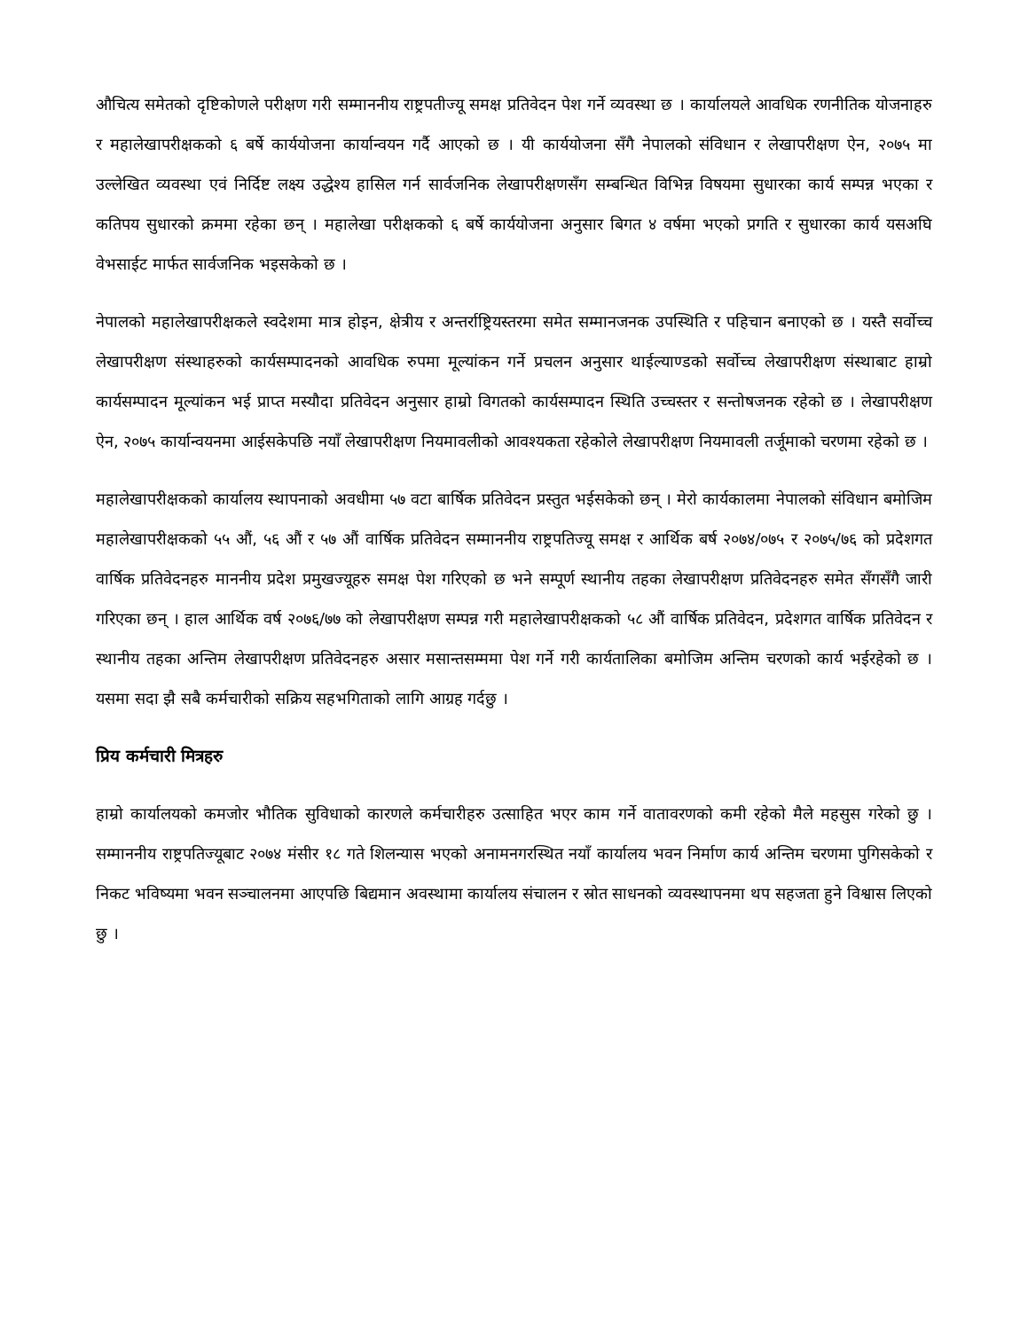औचित्य समेतको दृष्टिकोणले परीक्षण गरी सम्माननीय राष्ट्रपतीज्यू समक्ष प्रतिवेदन पेश गर्ने व्यवस्था छ । कार्यालयले आवधिक रणनीतिक योजनाहरु र महालेखापरीक्षकको ६ बर्षे कार्ययोजना कार्यान्वयन गर्दै आएको छ । यी कार्ययोजना सँगै नेपालको संविधान र लेखापरीक्षण ऐन, २०७५ मा उल्लेखित व्यवस्था एवं निर्दिष्ट लक्ष्य उद्धेश्य हासिल गर्न सार्वजनिक लेखापरीक्षणसँग सम्बन्धित विभिन्न विषयमा सुधारका कार्य सम्पन्न भएका र कतिपय सुधारको क्रममा रहेका छन् । महालेखा परीक्षकको ६ बर्षे कार्ययोजना अनुसार बिगत ४ वर्षमा भएको प्रगति र सुधारका कार्य यसअघि वेभसाईट मार्फत सार्वजनिक भइसकेको छ ।
नेपालको महालेखापरीक्षकले स्वदेशमा मात्र होइन, क्षेत्रीय र अन्तर्राष्ट्रियस्तरमा समेत सम्मानजनक उपस्थिति र पहिचान बनाएको छ । यस्तै सर्वोच्च लेखापरीक्षण संस्थाहरुको कार्यसम्पादनको आवधिक रुपमा मूल्यांकन गर्ने प्रचलन अनुसार थाईल्याण्डको सर्वोच्च लेखापरीक्षण संस्थाबाट हाम्रो कार्यसम्पादन मूल्यांकन भई प्राप्त मस्यौदा प्रतिवेदन अनुसार हाम्रो विगतको कार्यसम्पादन स्थिति उच्चस्तर र सन्तोषजनक रहेको छ । लेखापरीक्षण ऐन, २०७५ कार्यान्वयनमा आईसकेपछि नयाँ लेखापरीक्षण नियमावलीको आवश्यकता रहेकोले लेखापरीक्षण नियमावली तर्जूमाको चरणमा रहेको छ ।
महालेखापरीक्षकको कार्यालय स्थापनाको अवधीमा ५७ वटा बार्षिक प्रतिवेदन प्रस्तुत भईसकेको छन् । मेरो कार्यकालमा नेपालको संविधान बमोजिम महालेखापरीक्षकको ५५ औं, ५६ औं र ५७ औं वार्षिक प्रतिवेदन सम्माननीय राष्ट्रपतिज्यू समक्ष र आर्थिक बर्ष २०७४/०७५ र २०७५/७६ को प्रदेशगत वार्षिक प्रतिवेदनहरु माननीय प्रदेश प्रमुखज्यूहरु समक्ष पेश गरिएको छ भने सम्पूर्ण स्थानीय तहका लेखापरीक्षण प्रतिवेदनहरु समेत सँगसँगै जारी गरिएका छन् । हाल आर्थिक वर्ष २०७६/७७ को लेखापरीक्षण सम्पन्न गरी महालेखापरीक्षकको ५८ औं वार्षिक प्रतिवेदन, प्रदेशगत वार्षिक प्रतिवेदन र स्थानीय तहका अन्तिम लेखापरीक्षण प्रतिवेदनहरु असार मसान्तसम्ममा पेश गर्ने गरी कार्यतालिका बमोजिम अन्तिम चरणको कार्य भईरहेको छ । यसमा सदा झै सबै कर्मचारीको सक्रिय सहभगिताको लागि आग्रह गर्दछु ।
प्रिय कर्मचारी मित्रहरु
हाम्रो कार्यालयको कमजोर भौतिक सुविधाको कारणले कर्मचारीहरु उत्साहित भएर काम गर्ने वातावरणको कमी रहेको मैले महसुस गरेको छु । सम्माननीय राष्ट्रपतिज्यूबाट २०७४ मंसीर १८ गते शिलन्यास भएको अनामनगरस्थित नयाँ कार्यालय भवन निर्माण कार्य अन्तिम चरणमा पुगिसकेको र निकट भविष्यमा भवन सञ्चालनमा आएपछि बिद्यमान अवस्थामा कार्यालय संचालन र स्रोत साधनको व्यवस्थापनमा थप सहजता हुने विश्वास लिएको छु ।